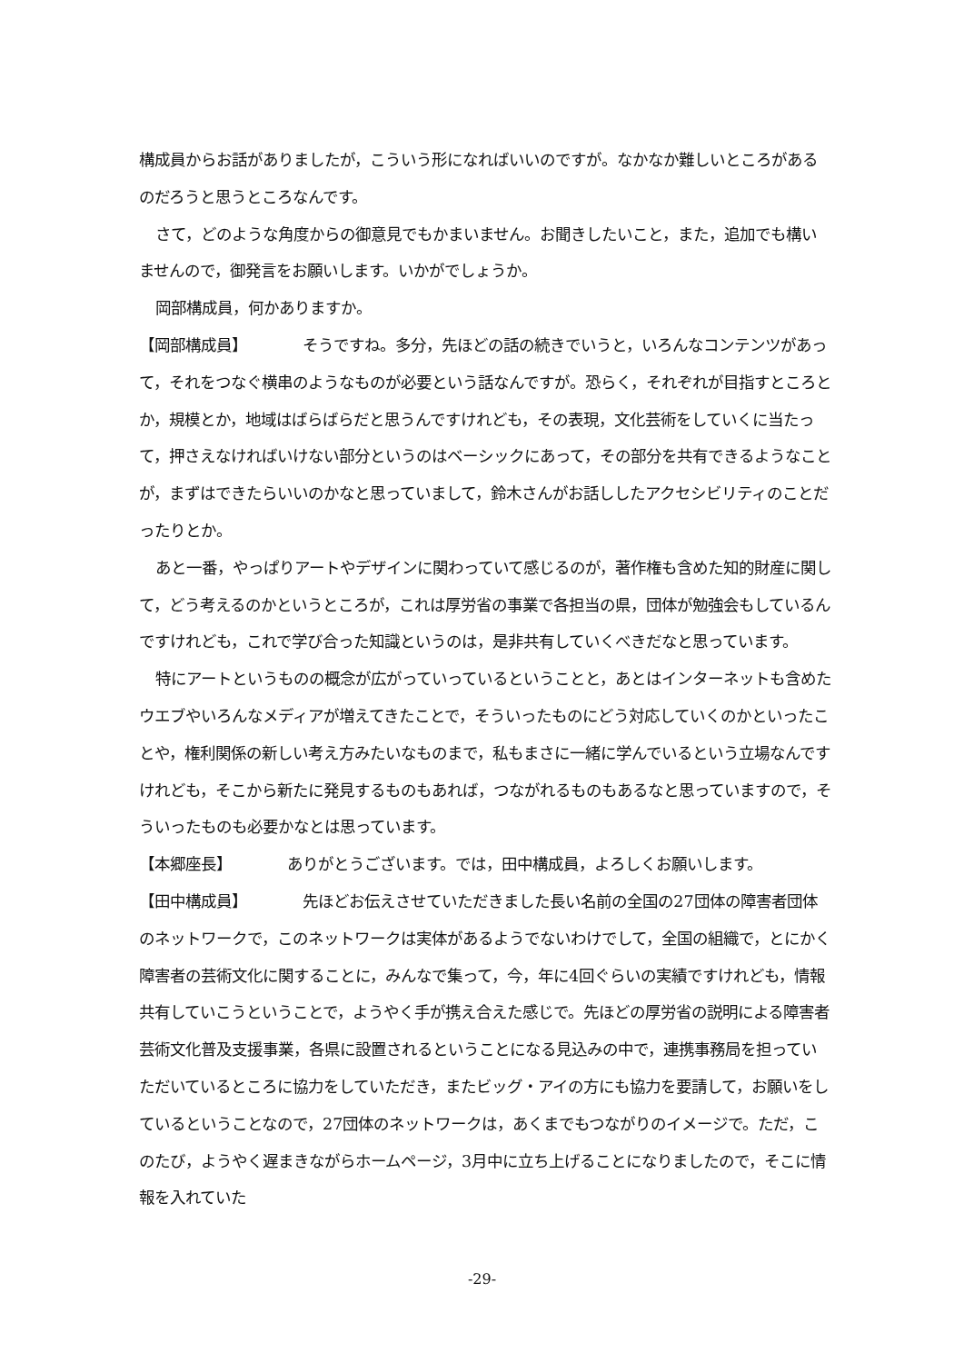構成員からお話がありましたが，こういう形になればいいのですが。なかなか難しいところがあるのだろうと思うところなんです。
さて，どのような角度からの御意見でもかまいません。お聞きしたいこと，また，追加でも構いませんので，御発言をお願いします。いかがでしょうか。
岡部構成員，何かありますか。
【岡部構成員】 そうですね。多分，先ほどの話の続きでいうと，いろんなコンテンツがあって，それをつなぐ横串のようなものが必要という話なんですが。恐らく，それぞれが目指すところとか，規模とか，地域はばらばらだと思うんですけれども，その表現，文化芸術をしていくに当たって，押さえなければいけない部分というのはベーシックにあって，その部分を共有できるようなことが，まずはできたらいいのかなと思っていまして，鈴木さんがお話ししたアクセシビリティのことだったりとか。
あと一番，やっぱりアートやデザインに関わっていて感じるのが，著作権も含めた知的財産に関して，どう考えるのかというところが，これは厚労省の事業で各担当の県，団体が勉強会もしているんですけれども，これで学び合った知識というのは，是非共有していくべきだなと思っています。
特にアートというものの概念が広がっていっているということと，あとはインターネットも含めたウエブやいろんなメディアが増えてきたことで，そういったものにどう対応していくのかといったことや，権利関係の新しい考え方みたいなものまで，私もまさに一緒に学んでいるという立場なんですけれども，そこから新たに発見するものもあれば，つながれるものもあるなと思っていますので，そういったものも必要かなとは思っています。
【本郷座長】 ありがとうございます。では，田中構成員，よろしくお願いします。
【田中構成員】 先ほどお伝えさせていただきました長い名前の全国の27団体の障害者団体のネットワークで，このネットワークは実体があるようでないわけでして，全国の組織で，とにかく障害者の芸術文化に関することに，みんなで集って，今，年に4回ぐらいの実績ですけれども，情報共有していこうということで，ようやく手が携え合えた感じで。先ほどの厚労省の説明による障害者芸術文化普及支援事業，各県に設置されるということになる見込みの中で，連携事務局を担っていただいているところに協力をしていただき，またビッグ・アイの方にも協力を要請して，お願いをしているということなので，27団体のネットワークは，あくまでもつながりのイメージで。ただ，このたび，ようやく遅まきながらホームページ，3月中に立ち上げることになりましたので，そこに情報を入れていた
-29-